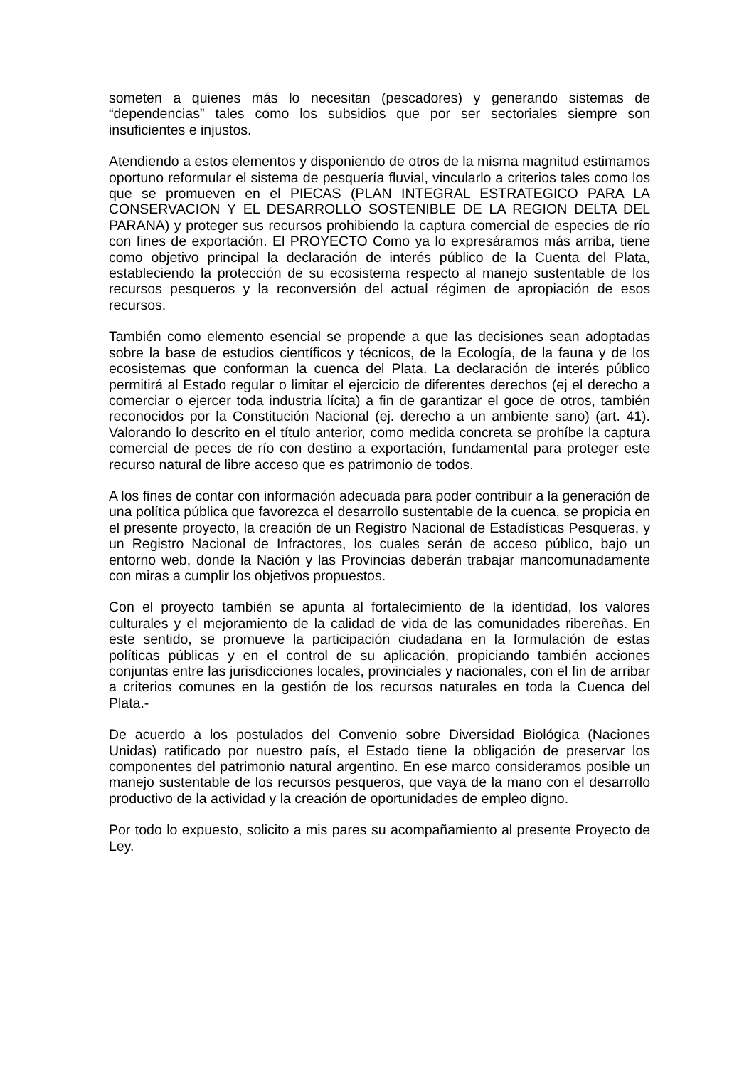someten a quienes más lo necesitan (pescadores) y generando sistemas de “dependencias” tales como los subsidios que por ser sectoriales siempre son insuficientes e injustos.
Atendiendo a estos elementos y disponiendo de otros de la misma magnitud estimamos oportuno reformular el sistema de pesquería fluvial, vincularlo a criterios tales como los que se promueven en el PIECAS (PLAN INTEGRAL ESTRATEGICO PARA LA CONSERVACION Y EL DESARROLLO SOSTENIBLE DE LA REGION DELTA DEL PARANA) y proteger sus recursos prohibiendo la captura comercial de especies de río con fines de exportación. El PROYECTO Como ya lo expresáramos más arriba, tiene como objetivo principal la declaración de interés público de la Cuenta del Plata, estableciendo la protección de su ecosistema respecto al manejo sustentable de los recursos pesqueros y la reconversión del actual régimen de apropiación de esos recursos.
También como elemento esencial se propende a que las decisiones sean adoptadas sobre la base de estudios científicos y técnicos, de la Ecología, de la fauna y de los ecosistemas que conforman la cuenca del Plata. La declaración de interés público permitirá al Estado regular o limitar el ejercicio de diferentes derechos (ej el derecho a comerciar o ejercer toda industria lícita) a fin de garantizar el goce de otros, también reconocidos por la Constitución Nacional (ej. derecho a un ambiente sano) (art. 41). Valorando lo descrito en el título anterior, como medida concreta se prohíbe la captura comercial de peces de río con destino a exportación, fundamental para proteger este recurso natural de libre acceso que es patrimonio de todos.
A los fines de contar con información adecuada para poder contribuir a la generación de una política pública que favorezca el desarrollo sustentable de la cuenca, se propicia en el presente proyecto, la creación de un Registro Nacional de Estadísticas Pesqueras, y un Registro Nacional de Infractores, los cuales serán de acceso público, bajo un entorno web, donde la Nación y las Provincias deberán trabajar mancomunadamente con miras a cumplir los objetivos propuestos.
Con el proyecto también se apunta al fortalecimiento de la identidad, los valores culturales y el mejoramiento de la calidad de vida de las comunidades ribereñas. En este sentido, se promueve la participación ciudadana en la formulación de estas políticas públicas y en el control de su aplicación, propiciando también acciones conjuntas entre las jurisdicciones locales, provinciales y nacionales, con el fin de arribar a criterios comunes en la gestión de los recursos naturales en toda la Cuenca del Plata.-
De acuerdo a los postulados del Convenio sobre Diversidad Biológica (Naciones Unidas) ratificado por nuestro país, el Estado tiene la obligación de preservar los componentes del patrimonio natural argentino. En ese marco consideramos posible un manejo sustentable de los recursos pesqueros, que vaya de la mano con el desarrollo productivo de la actividad y la creación de oportunidades de empleo digno.
Por todo lo expuesto, solicito a mis pares su acompañamiento al presente Proyecto de Ley.